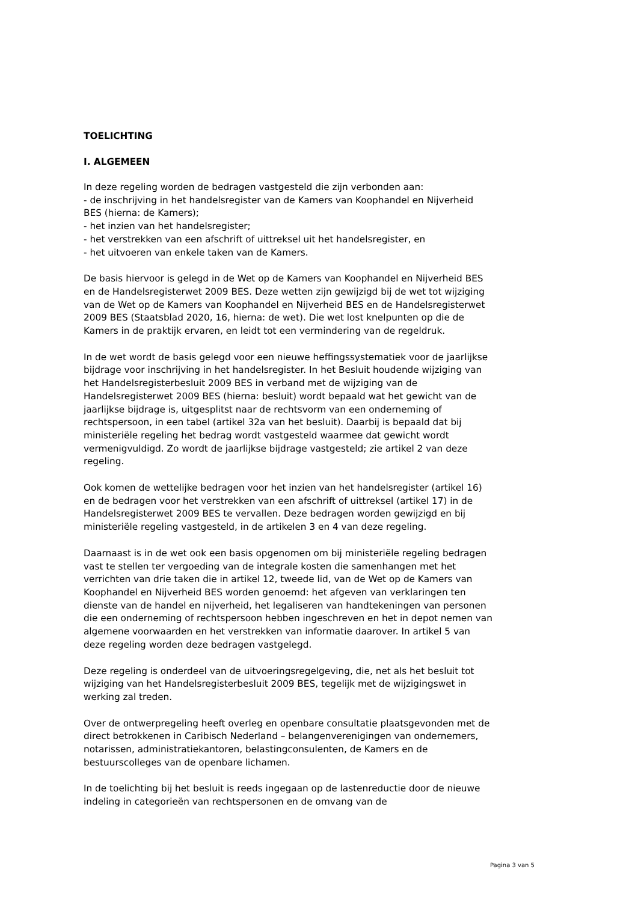TOELICHTING
I. ALGEMEEN
In deze regeling worden de bedragen vastgesteld die zijn verbonden aan:
- de inschrijving in het handelsregister van de Kamers van Koophandel en Nijverheid BES (hierna: de Kamers);
- het inzien van het handelsregister;
- het verstrekken van een afschrift of uittreksel uit het handelsregister, en
- het uitvoeren van enkele taken van de Kamers.
De basis hiervoor is gelegd in de Wet op de Kamers van Koophandel en Nijverheid BES en de Handelsregisterwet 2009 BES. Deze wetten zijn gewijzigd bij de wet tot wijziging van de Wet op de Kamers van Koophandel en Nijverheid BES en de Handelsregisterwet 2009 BES (Staatsblad 2020, 16, hierna: de wet). Die wet lost knelpunten op die de Kamers in de praktijk ervaren, en leidt tot een vermindering van de regeldruk.
In de wet wordt de basis gelegd voor een nieuwe heffingssystematiek voor de jaarlijkse bijdrage voor inschrijving in het handelsregister. In het Besluit houdende wijziging van het Handelsregisterbesluit 2009 BES in verband met de wijziging van de Handelsregisterwet 2009 BES (hierna: besluit) wordt bepaald wat het gewicht van de jaarlijkse bijdrage is, uitgesplitst naar de rechtsvorm van een onderneming of rechtspersoon, in een tabel (artikel 32a van het besluit). Daarbij is bepaald dat bij ministeriële regeling het bedrag wordt vastgesteld waarmee dat gewicht wordt vermenigvuldigd. Zo wordt de jaarlijkse bijdrage vastgesteld; zie artikel 2 van deze regeling.
Ook komen de wettelijke bedragen voor het inzien van het handelsregister (artikel 16) en de bedragen voor het verstrekken van een afschrift of uittreksel (artikel 17) in de Handelsregisterwet 2009 BES te vervallen. Deze bedragen worden gewijzigd en bij ministeriële regeling vastgesteld, in de artikelen 3 en 4 van deze regeling.
Daarnaast is in de wet ook een basis opgenomen om bij ministeriële regeling bedragen vast te stellen ter vergoeding van de integrale kosten die samenhangen met het verrichten van drie taken die in artikel 12, tweede lid, van de Wet op de Kamers van Koophandel en Nijverheid BES worden genoemd: het afgeven van verklaringen ten dienste van de handel en nijverheid, het legaliseren van handtekeningen van personen die een onderneming of rechtspersoon hebben ingeschreven en het in depot nemen van algemene voorwaarden en het verstrekken van informatie daarover. In artikel 5 van deze regeling worden deze bedragen vastgelegd.
Deze regeling is onderdeel van de uitvoeringsregelgeving, die, net als het besluit tot wijziging van het Handelsregisterbesluit 2009 BES, tegelijk met de wijzigingswet in werking zal treden.
Over de ontwerpregeling heeft overleg en openbare consultatie plaatsgevonden met de direct betrokkenen in Caribisch Nederland – belangenverenigingen van ondernemers, notarissen, administratiekantoren, belastingconsulenten, de Kamers en de bestuurscolleges van de openbare lichamen.
In de toelichting bij het besluit is reeds ingegaan op de lastenreductie door de nieuwe indeling in categorieën van rechtspersonen en de omvang van de
Pagina 3 van 5